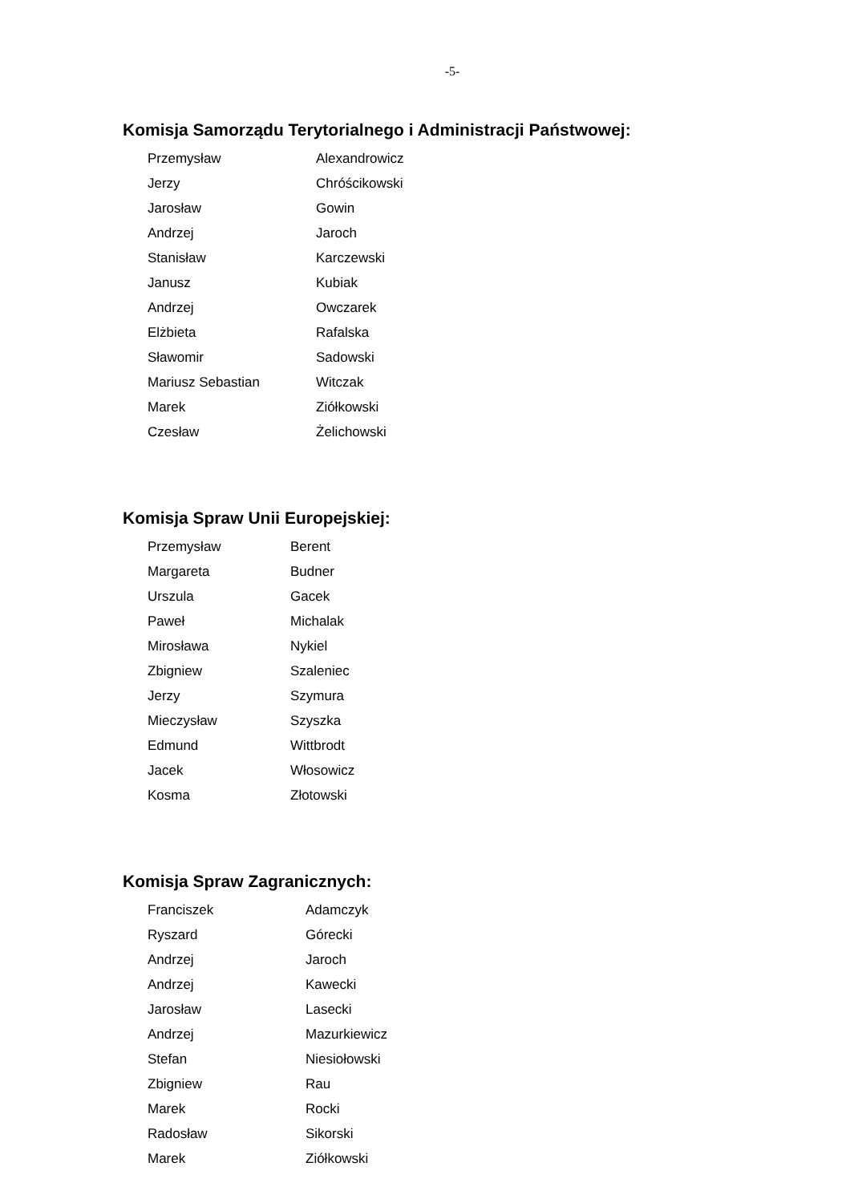-5-
Komisja Samorządu Terytorialnego i Administracji Państwowej:
| Przemysław | Alexandrowicz |
| Jerzy | Chróścikowski |
| Jarosław | Gowin |
| Andrzej | Jaroch |
| Stanisław | Karczewski |
| Janusz | Kubiak |
| Andrzej | Owczarek |
| Elżbieta | Rafalska |
| Sławomir | Sadowski |
| Mariusz Sebastian | Witczak |
| Marek | Ziółkowski |
| Czesław | Żelichowski |
Komisja Spraw Unii Europejskiej:
| Przemysław | Berent |
| Margareta | Budner |
| Urszula | Gacek |
| Paweł | Michalak |
| Mirosława | Nykiel |
| Zbigniew | Szaleniec |
| Jerzy | Szymura |
| Mieczysław | Szyszka |
| Edmund | Wittbrodt |
| Jacek | Włosowicz |
| Kosma | Złotowski |
Komisja Spraw Zagranicznych:
| Franciszek | Adamczyk |
| Ryszard | Górecki |
| Andrzej | Jaroch |
| Andrzej | Kawecki |
| Jarosław | Lasecki |
| Andrzej | Mazurkiewicz |
| Stefan | Niesiołowski |
| Zbigniew | Rau |
| Marek | Rocki |
| Radosław | Sikorski |
| Marek | Ziółkowski |